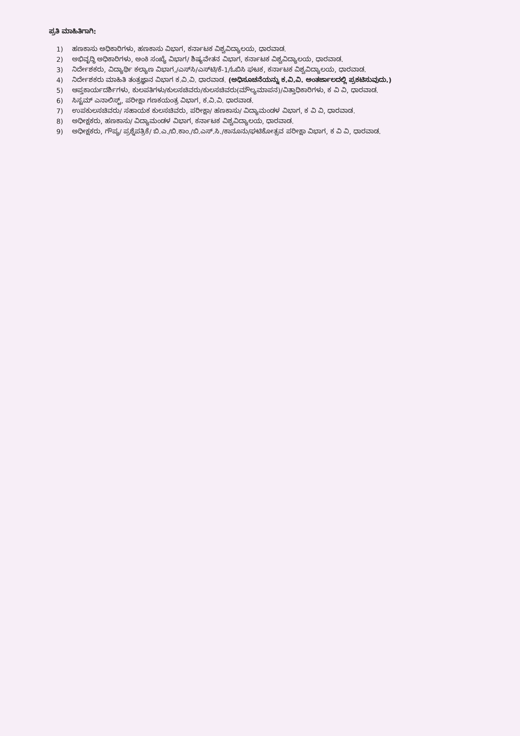ಪ್ರತಿ ಮಾಹಿತಿಗಾಗಿ:
1) ಹಣಕಾಸು ಅಧಿಕಾರಿಗಳು, ಹಣಕಾಸು ವಿಭಾಗ, ಕರ್ನಾಟಕ ವಿಶ್ವವಿದ್ಯಾಲಯ, ಧಾರವಾಡ.
2) ಅಭಿವೃದ್ಧಿ ಅಧಿಕಾರಿಗಳು, ಅಂಕಿ ಸಂಖ್ಯೆ ವಿಭಾಗ/ ಶಿಷ್ಯವೇತನ ವಿಭಾಗ, ಕರ್ನಾಟಕ ವಿಶ್ವವಿದ್ಯಾಲಯ, ಧಾರವಾಡ.
3) ನಿರ್ದೇಶಕರು, ವಿದ್ಯಾರ್ಥಿ ಕಲ್ಯಾಣ ವಿಭಾಗ,/ಎಸ್‌ಸಿ/ಎಸ್‌ಟಿ/ಕೆ-1/ಓಬಿಸಿ ಘಟಕ, ಕರ್ನಾಟಕ ವಿಶ್ವವಿದ್ಯಾಲಯ, ಧಾರವಾಡ.
4) ನಿರ್ದೇಶಕರು ಮಾಹಿತಿ ತಂತ್ರಜ್ಞಾನ ವಿಭಾಗ ಕ.ವಿ.ವಿ. ಧಾರವಾಡ. (ಅಧಿಸೂಚನೆಯನ್ನು ಕ.ವಿ.ವಿ. ಅಂತರ್ಜಾಲದಲ್ಲಿ ಪ್ರಕಟಿಸುವುದು.)
5) ಆಪ್ತಕಾರ್ಯದರ್ಶಿಗಳು, ಕುಲಪತಿಗಳು/ಕುಲಸಚಿವರು/ಕುಲಸಚಿವರು(ಮೌಲ್ಯಮಾಪನ)/ವಿತ್ತಾಧಿಕಾರಿಗಳು, ಕ ವಿ ವಿ, ಧಾರವಾಡ.
6) ಸಿಸ್ಟಮ್ ಎನಾಲಿಸ್ಟ್, ಪರೀಕ್ಷಾ ಗಣಕಯಂತ್ರ ವಿಭಾಗ, ಕ.ವಿ.ವಿ. ಧಾರವಾಡ.
7) ಉಪಕುಲಸಚಿವರು/ ಸಹಾಯಕ ಕುಲಸಚಿವರು, ಪರೀಕ್ಷಾ/ ಹಣಕಾಸು/ ವಿದ್ಯಾಮಂಡಳ ವಿಭಾಗ, ಕ ವಿ ವಿ, ಧಾರವಾಡ.
8) ಅಧೀಕ್ಷಕರು, ಹಣಕಾಸು/ ವಿದ್ಯಾಮಂಡಳ ವಿಭಾಗ, ಕರ್ನಾಟಕ ವಿಶ್ವವಿದ್ಯಾಲಯ, ಧಾರವಾಡ.
9) ಅಧೀಕ್ಷಕರು, ಗೌಪ್ಯ/ ಪ್ರಶ್ನೆಪತ್ರಿಕೆ/ ಬಿ.ಎ./ಬಿ.ಕಾಂ./ಬಿ.ಎಸ್.ಸಿ./ಕಾನೂನು/ಘಟಿಕೋತ್ಸವ ಪರೀಕ್ಷಾ ವಿಭಾಗ, ಕ ವಿ ವಿ, ಧಾರವಾಡ.